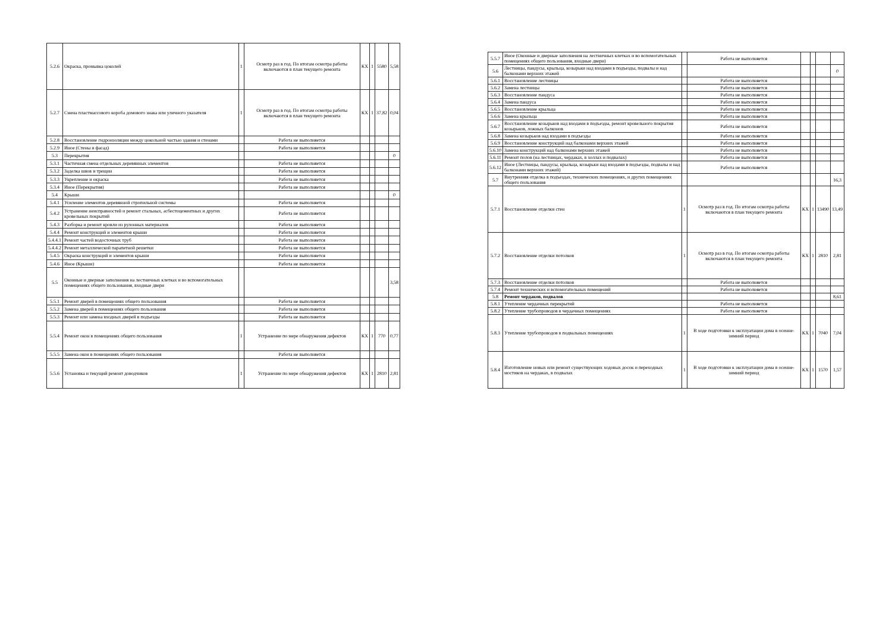| 5.2.6 | Окраска, промывка цоколей | 1 | Осмотр раз в год. По итогам осмотра работы включаются в план текущего ремонта | КХ | 1 | 5580 | 5,58 |
| 5.2.7 | Смена пластмассового короба домового знака или уличного указателя | 1 | Осмотр раз в год. По итогам осмотра работы включаются в план текущего ремонта | КХ | 1 | 37,82 | 0,04 |
| 5.2.8 | Восстановление гидроизоляции между цокольной частью здания и стенами | | Работа не выполняется | | | | |
| 5.2.9 | Иное (Стены и фасад) | | Работа не выполняется | | | | |
| 5.3 | Перекрытия | | | | | | 0 |
| 5.3.1 | Частичная смена отдельных деревянных элементов | | Работа не выполняется | | | | |
| 5.3.2 | Заделка швов и трещин | | Работа не выполняется | | | | |
| 5.3.3 | Укрепление и окраска | | Работа не выполняется | | | | |
| 5.3.4 | Иное (Перекрытия) | | Работа не выполняется | | | | |
| 5.4 | Крыши | | | | | | 0 |
| 5.4.1 | Усиление элементов деревянной стропильной системы | | Работа не выполняется | | | | |
| 5.4.2 | Устранение неисправностей и ремонт стальных, асбестоцементных и других кровельных покрытий | | Работа не выполняется | | | | |
| 5.4.3 | Разборка и ремонт кровли из рулонных материалов | | Работа не выполняется | | | | |
| 5.4.4 | Ремонт конструкций и элементов крыши | | Работа не выполняется | | | | |
| 5.4.4.1 | Ремонт частей водосточных труб | | Работа не выполняется | | | | |
| 5.4.4.2 | Ремонт металлической парапетной решетки | | Работа не выполняется | | | | |
| 5.4.5 | Окраска конструкций и элементов крыши | | Работа не выполняется | | | | |
| 5.4.6 | Иное (Крыши) | | Работа не выполняется | | | | |
| 5.5 | Оконные и дверные заполнения на лестничных клетках и во вспомогательных помещениях общего пользования, входные двери | | | | | | 3,58 |
| 5.5.1 | Ремонт дверей в помещениях общего пользования | | Работа не выполняется | | | | |
| 5.5.2 | Замена дверей в помещениях общего пользования | | Работа не выполняется | | | | |
| 5.5.3 | Ремонт или замена входных дверей в подъезды | | Работа не выполняется | | | | |
| 5.5.4 | Ремонт окон в помещениях общего пользования | 1 | Устранение по мере обнаружения дефектов | КХ | 1 | 770 | 0,77 |
| 5.5.5 | Замена окон в помещениях общего пользования | | Работа не выполняется | | | | |
| 5.5.6 | Установка и текущий ремонт доводчиков | 1 | Устранение по мере обнаружения дефектов | КХ | 1 | 2810 | 2,81 |
| 5.5.7 | Иное (Оконные и дверные заполнения на лестничных клетках и во вспомогательных помещениях общего пользования, входные двери) | | Работа не выполняется | | | | |
| 5.6 | Лестницы, пандусы, крыльца, козырьки над входами в подъезды, подвалы и над балконами верхних этажей | | | | | | 0 |
| 5.6.1 | Восстановление лестницы | | Работа не выполняется | | | | |
| 5.6.2 | Замена лестницы | | Работа не выполняется | | | | |
| 5.6.3 | Восстановление пандуса | | Работа не выполняется | | | | |
| 5.6.4 | Замена пандуса | | Работа не выполняется | | | | |
| 5.6.5 | Восстановление крыльца | | Работа не выполняется | | | | |
| 5.6.6 | Замена крыльца | | Работа не выполняется | | | | |
| 5.6.7 | Восстановление козырьков над входами в подъезды, ремонт кровельного покрытия козырьков, ложных балконов | | Работа не выполняется | | | | |
| 5.6.8 | Замена козырьков над входами в подъезды | | Работа не выполняется | | | | |
| 5.6.9 | Восстановление конструкций над балконами верхних этажей | | Работа не выполняется | | | | |
| 5.6.10 | Замена конструкций над балконами верхних этажей | | Работа не выполняется | | | | |
| 5.6.11 | Ремонт полов (на лестницах, чердаках, в холлах и подвалах) | | Работа не выполняется | | | | |
| 5.6.12 | Иное (Лестницы, пандусы, крыльца, козырьки над входами в подъезды, подвалы и над балконами верхних этажей) | | Работа не выполняется | | | | |
| 5.7 | Внутренняя отделка в подъездах, технических помещениях, и других помещениях общего пользования | | | | | | 16,3 |
| 5.7.1 | Восстановление отделки стен | 1 | Осмотр раз в год. По итогам осмотра работы включаются в план текущего ремонта | КХ | 1 | 13490 | 13,49 |
| 5.7.2 | Восстановление отделки потолков | 1 | Осмотр раз в год. По итогам осмотра работы включаются в план текущего ремонта | КХ | 1 | 2810 | 2,81 |
| 5.7.3 | Восстановление отделки потолков | | Работа не выполняется | | | | |
| 5.7.4 | Ремонт технических и вспомогательных помещений | | Работа не выполняется | | | | |
| 5.8 | Ремонт чердаков, подвалов | | | | | | 8,61 |
| 5.8.1 | Утепление чердачных перекрытий | | Работа не выполняется | | | | |
| 5.8.2 | Утепление трубопроводов в чердачных помещениях | | Работа не выполняется | | | | |
| 5.8.3 | Утепление трубопроводов в подвальных помещениях | 1 | В ходе подготовки к эксплуатации дома в осенне-зимний период | КХ | 1 | 7040 | 7,04 |
| 5.8.4 | Изготовление новых или ремонт существующих ходовых досок и переходных мостиков на чердаках, в подвалах | 1 | В ходе подготовки к эксплуатации дома в осенне-зимний период | КХ | 1 | 1570 | 1,57 |